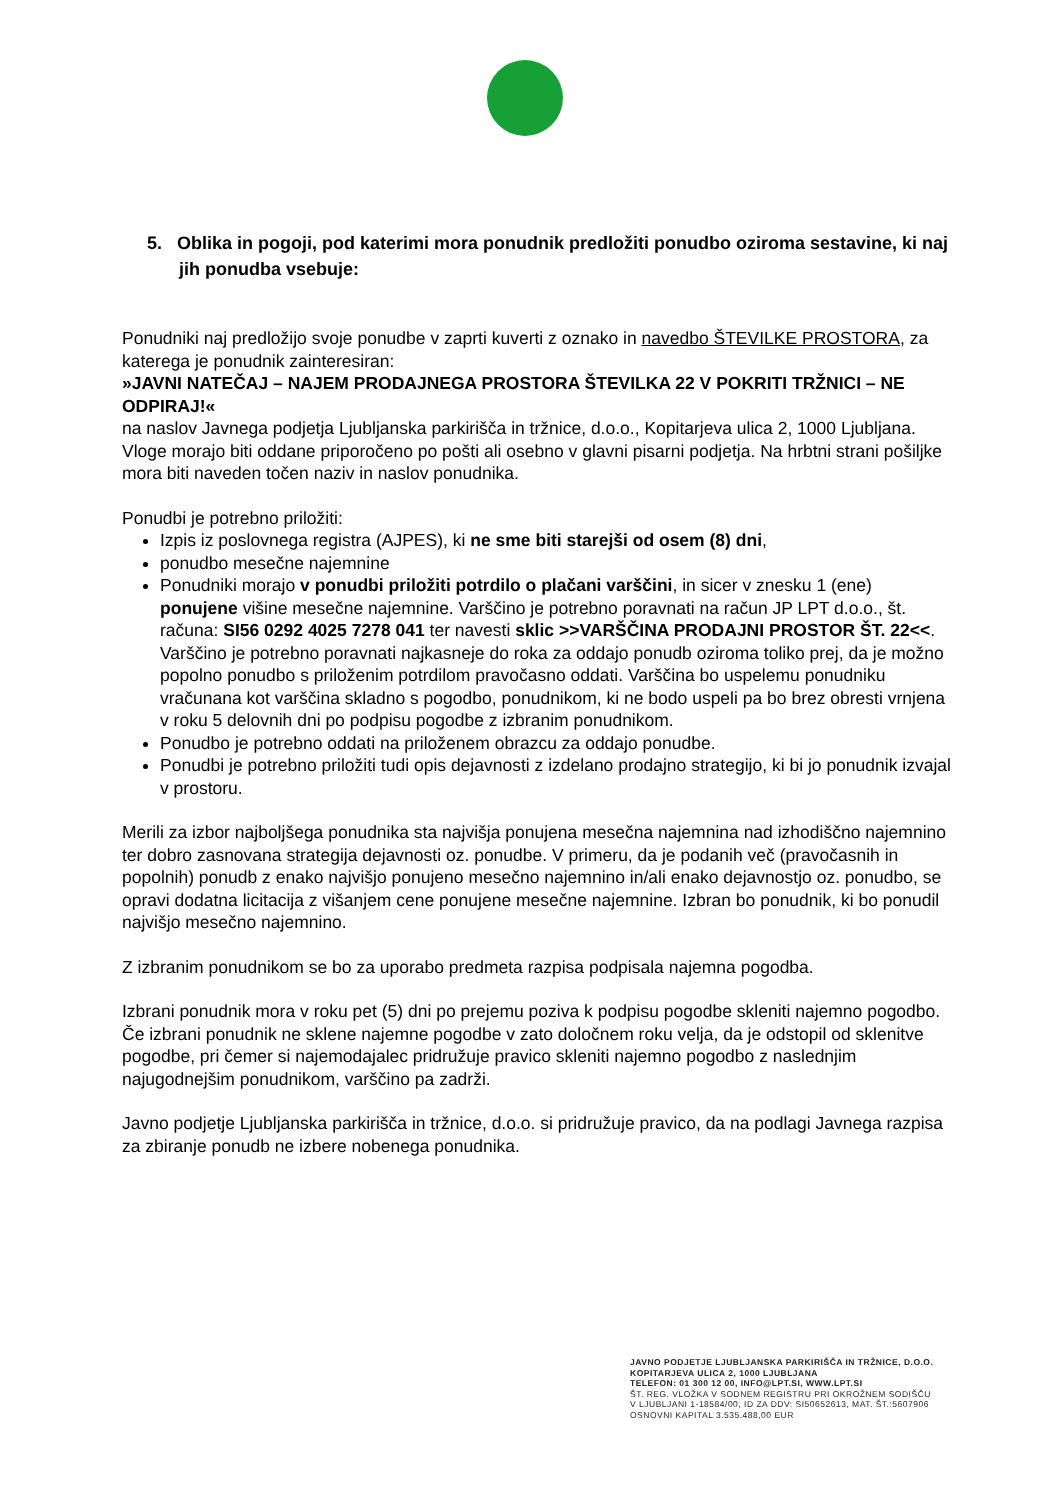5. Oblika in pogoji, pod katerimi mora ponudnik predložiti ponudbo oziroma sestavine, ki naj jih ponudba vsebuje:
Ponudniki naj predložijo svoje ponudbe v zaprti kuverti z oznako in navedbo ŠTEVILKE PROSTORA, za katerega je ponudnik zainteresiran:
»JAVNI NATEČAJ – NAJEM PRODAJNEGA PROSTORA ŠTEVILKA 22 V POKRITI TRŽNICI – NE ODPIRAJ!«
na naslov Javnega podjetja Ljubljanska parkirišča in tržnice, d.o.o., Kopitarjeva ulica 2, 1000 Ljubljana. Vloge morajo biti oddane priporočeno po pošti ali osebno v glavni pisarni podjetja. Na hrbtni strani pošiljke mora biti naveden točen naziv in naslov ponudnika.
Ponudbi je potrebno priložiti:
Izpis iz poslovnega registra (AJPES), ki ne sme biti starejši od osem (8) dni,
ponudbo mesečne najemnine
Ponudniki morajo v ponudbi priložiti potrdilo o plačani varščini, in sicer v znesku 1 (ene) ponujene višine mesečne najemnine. Varščino je potrebno poravnati na račun JP LPT d.o.o., št. računa: SI56 0292 4025 7278 041 ter navesti sklic >>VARŠČINA PRODAJNI PROSTOR ŠT. 22<<. Varščino je potrebno poravnati najkasneje do roka za oddajo ponudb oziroma toliko prej, da je možno popolno ponudbo s priloženim potrdilom pravočasno oddati. Varščina bo uspelemu ponudniku vračunana kot varščina skladno s pogodbo, ponudnikom, ki ne bodo uspeli pa bo brez obresti vrnjena v roku 5 delovnih dni po podpisu pogodbe z izbranim ponudnikom.
Ponudbo je potrebno oddati na priloženem obrazcu za oddajo ponudbe.
Ponudbi je potrebno priložiti tudi opis dejavnosti z izdelano prodajno strategijo, ki bi jo ponudnik izvajal v prostoru.
Merili za izbor najboljšega ponudnika sta najvišja ponujena mesečna najemnina nad izhodiščno najemnino ter dobro zasnovana strategija dejavnosti oz. ponudbe. V primeru, da je podanih več (pravočasnih in popolnih) ponudb z enako najvišjo ponujeno mesečno najemnino in/ali enako dejavnostjo oz. ponudbo, se opravi dodatna licitacija z višanjem cene ponujene mesečne najemnine. Izbran bo ponudnik, ki bo ponudil najvišjo mesečno najemnino.
Z izbranim ponudnikom se bo za uporabo predmeta razpisa podpisala najemna pogodba.
Izbrani ponudnik mora v roku pet (5) dni po prejemu poziva k podpisu pogodbe skleniti najemno pogodbo. Če izbrani ponudnik ne sklene najemne pogodbe v zato določnem roku velja, da je odstopil od sklenitve pogodbe, pri čemer si najemodajalec pridružuje pravico skleniti najemno pogodbo z naslednjim najugodnejšim ponudnikom, varščino pa zadrži.
Javno podjetje Ljubljanska parkirišča in tržnice, d.o.o. si pridružuje pravico, da na podlagi Javnega razpisa za zbiranje ponudb ne izbere nobenega ponudnika.
JAVNO PODJETJE LJUBLJANSKA PARKIRIŠČA IN TRŽNICE, D.O.O.
KOPITARJEVA ULICA 2, 1000 LJUBLJANA
TELEFON: 01 300 12 00, INFO@LPT.SI, WWW.LPT.SI
ŠT. REG. VLOŽKA V SODNEM REGISTRU PRI OKROŽNEM SODIŠČU
V LJUBLJANI 1-18584/00, ID ZA DDV: SI50652613, MAT. ŠT.:5607906
OSNOVNI KAPITAL 3.535.488,00 EUR